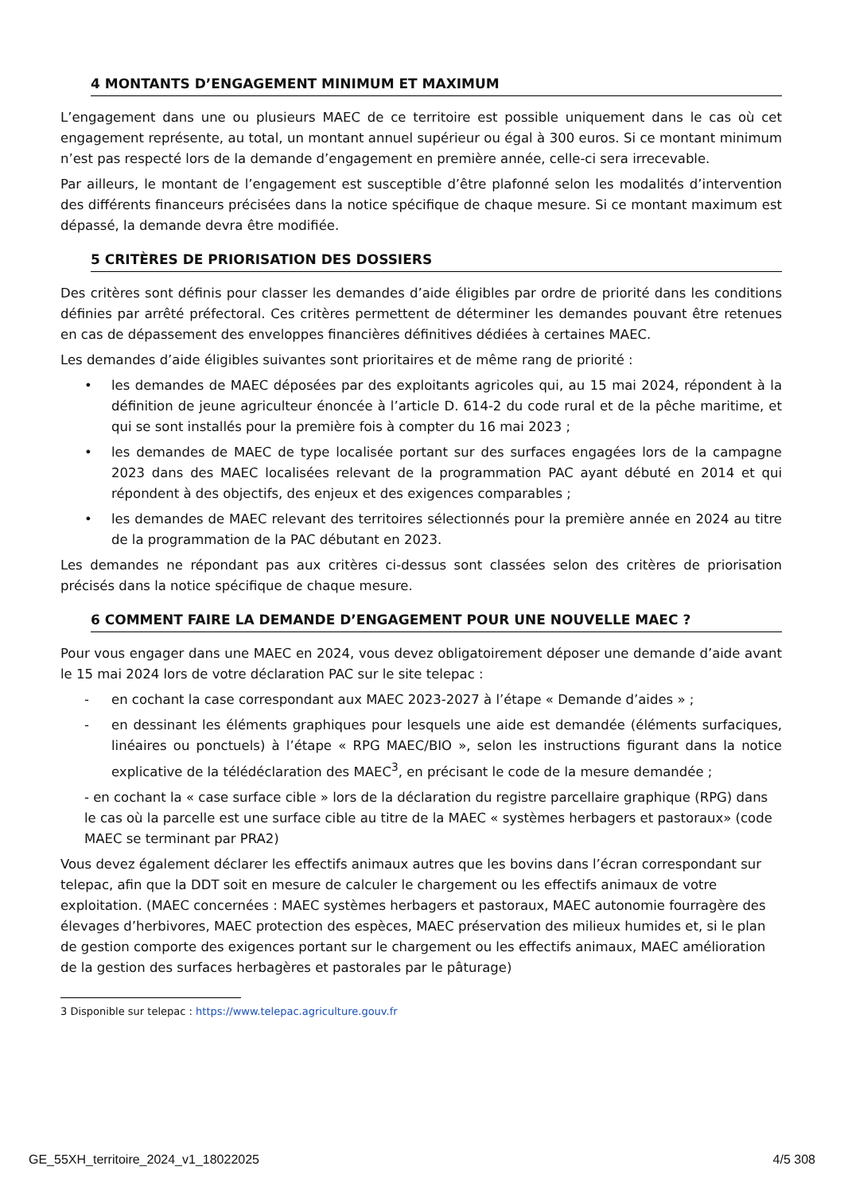4 MONTANTS D’ENGAGEMENT MINIMUM ET MAXIMUM
L’engagement dans une ou plusieurs MAEC de ce territoire est possible uniquement dans le cas où cet engagement représente, au total, un montant annuel supérieur ou égal à 300 euros. Si ce montant minimum n’est pas respecté lors de la demande d’engagement en première année, celle-ci sera irrecevable.
Par ailleurs, le montant de l’engagement est susceptible d’être plafonné selon les modalités d’intervention des différents financeurs précisées dans la notice spécifique de chaque mesure. Si ce montant maximum est dépassé, la demande devra être modifiée.
5 CRITÈRES DE PRIORISATION DES DOSSIERS
Des critères sont définis pour classer les demandes d’aide éligibles par ordre de priorité dans les conditions définies par arrêté préfectoral. Ces critères permettent de déterminer les demandes pouvant être retenues en cas de dépassement des enveloppes financières définitives dédiées à certaines MAEC.
Les demandes d’aide éligibles suivantes sont prioritaires et de même rang de priorité :
• les demandes de MAEC déposées par des exploitants agricoles qui, au 15 mai 2024, répondent à la définition de jeune agriculteur énoncée à l’article D. 614-2 du code rural et de la pêche maritime, et qui se sont installés pour la première fois à compter du 16 mai 2023 ;
• les demandes de MAEC de type localisée portant sur des surfaces engagées lors de la campagne 2023 dans des MAEC localisées relevant de la programmation PAC ayant débuté en 2014 et qui répondent à des objectifs, des enjeux et des exigences comparables ;
• les demandes de MAEC relevant des territoires sélectionnés pour la première année en 2024 au titre de la programmation de la PAC débutant en 2023.
Les demandes ne répondant pas aux critères ci-dessus sont classées selon des critères de priorisation précisés dans la notice spécifique de chaque mesure.
6 COMMENT FAIRE LA DEMANDE D’ENGAGEMENT POUR UNE NOUVELLE MAEC ?
Pour vous engager dans une MAEC en 2024, vous devez obligatoirement déposer une demande d’aide avant le 15 mai 2024 lors de votre déclaration PAC sur le site telepac :
- en cochant la case correspondant aux MAEC 2023-2027 à l’étape « Demande d’aides » ;
- en dessinant les éléments graphiques pour lesquels une aide est demandée (éléments surfaciques, linéaires ou ponctuels) à l’étape « RPG MAEC/BIO », selon les instructions figurant dans la notice explicative de la télédéclaration des MAEC<sup>3</sup>, en précisant le code de la mesure demandée ;
- en cochant la « case surface cible » lors de la déclaration du registre parcellaire graphique (RPG) dans le cas où la parcelle est une surface cible au titre de la MAEC « systèmes herbagers et pastoraux» (code MAEC se terminant par PRA2)
Vous devez également déclarer les effectifs animaux autres que les bovins dans l’écran correspondant sur telepac, afin que la DDT soit en mesure de calculer le chargement ou les effectifs animaux de votre exploitation. (MAEC concernées : MAEC systèmes herbagers et pastoraux, MAEC autonomie fourragère des élevages d’herbivores, MAEC protection des espèces, MAEC préservation des milieux humides et, si le plan de gestion comporte des exigences portant sur le chargement ou les effectifs animaux, MAEC amélioration de la gestion des surfaces herbagères et pastorales par le pâturage)
3 Disponible sur telepac : https://www.telepac.agriculture.gouv.fr
GE_55XH_territoire_2024_v1_18022025 4/5 308